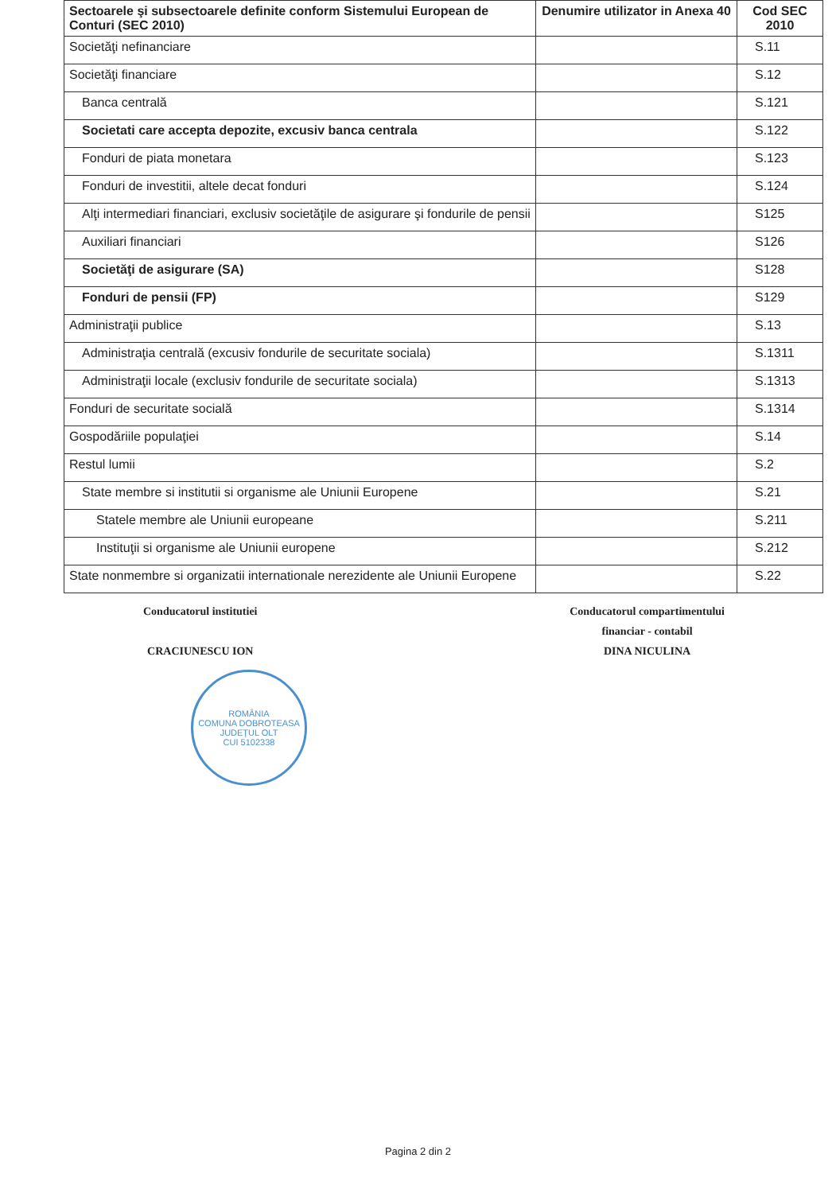| Sectoarele şi subsectoarele definite conform Sistemului European de Conturi (SEC 2010) | Denumire utilizator in Anexa 40 | Cod SEC 2010 |
| --- | --- | --- |
| Societăţi nefinanciare | | S.11 |
| Societăţi financiare | | S.12 |
| Banca centrală | | S.121 |
| Societati care accepta depozite, excusiv banca centrala | | S.122 |
| Fonduri de piata monetara | | S.123 |
| Fonduri de investitii, altele decat fonduri | | S.124 |
| Alţi intermediari financiari, exclusiv societăţile de asigurare şi fondurile de pensii | | S125 |
| Auxiliari financiari | | S126 |
| Societăţi de asigurare (SA) | | S128 |
| Fonduri de pensii (FP) | | S129 |
| Administraţii publice | | S.13 |
| Administraţia centrală (excusiv fondurile de securitate sociala) | | S.1311 |
| Administraţii locale (exclusiv fondurile de securitate sociala) | | S.1313 |
| Fonduri de securitate socială | | S.1314 |
| Gospodăriile populaţiei | | S.14 |
| Restul lumii | | S.2 |
| State membre si institutii si organisme ale Uniunii Europene | | S.21 |
| Statele membre ale Uniunii europeane | | S.211 |
| Instituţii si organisme ale Uniunii europene | | S.212 |
| State nonmembre si organizatii internationale nerezidente ale Uniunii Europene | | S.22 |
Conducatorul institutiei
CRACIUNESCU ION
Conducatorul compartimentului
financiar - contabil
DINA NICULINA
ROMÂNIA
COMUNA DOBROTEASA
JUDEȚUL OLT
CUI 5102338
Pagina 2 din 2